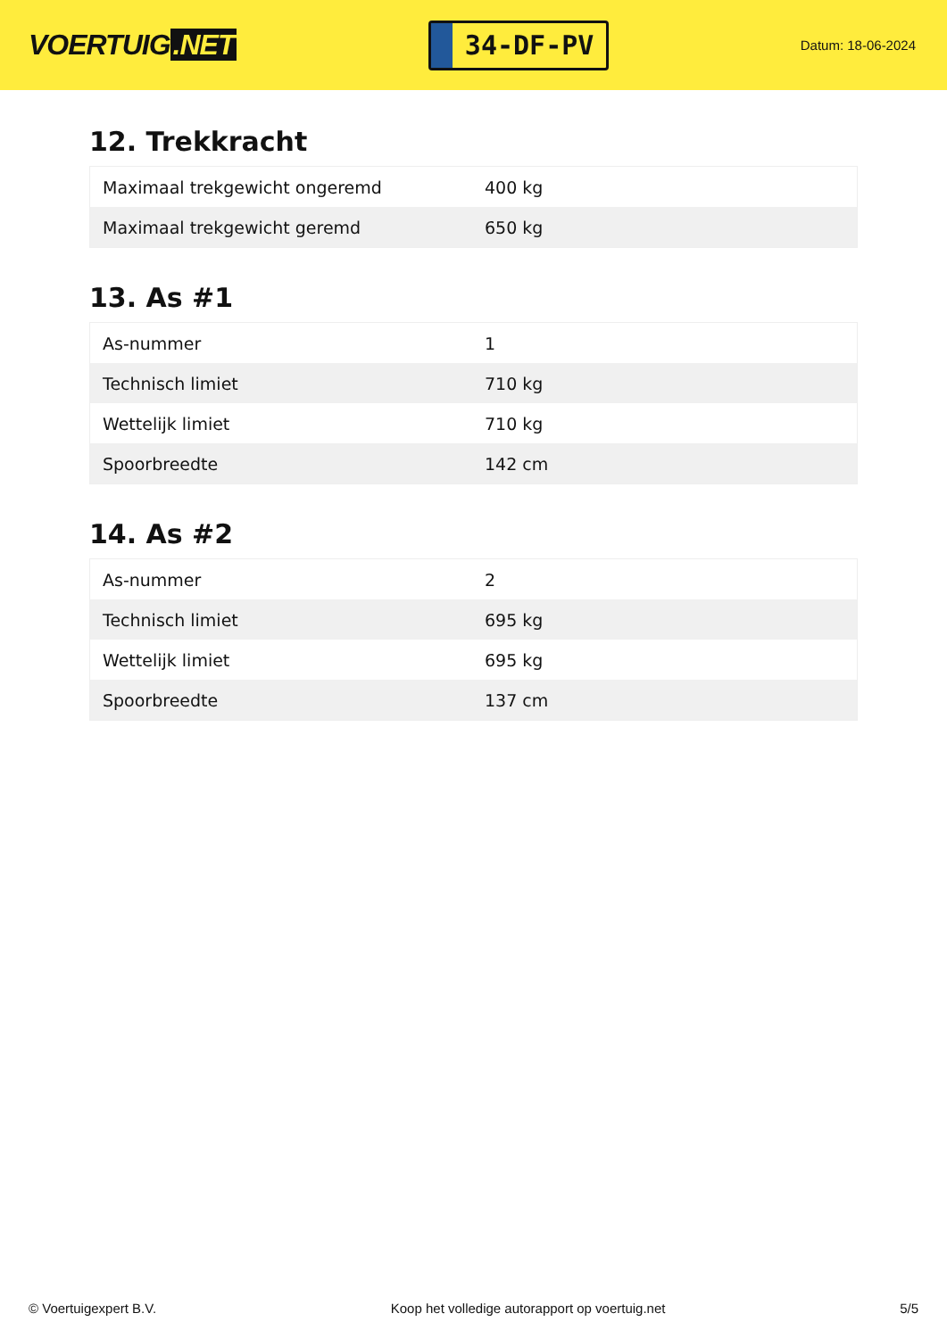VOERTUIG.NET
34-DF-PV
Datum: 18-06-2024
12. Trekkracht
| Maximaal trekgewicht ongeremd | 400 kg |
| Maximaal trekgewicht geremd | 650 kg |
13. As #1
| As-nummer | 1 |
| Technisch limiet | 710 kg |
| Wettelijk limiet | 710 kg |
| Spoorbreedte | 142 cm |
14. As #2
| As-nummer | 2 |
| Technisch limiet | 695 kg |
| Wettelijk limiet | 695 kg |
| Spoorbreedte | 137 cm |
© Voertuigexpert B.V. Koop het volledige autorapport op voertuig.net 5/5